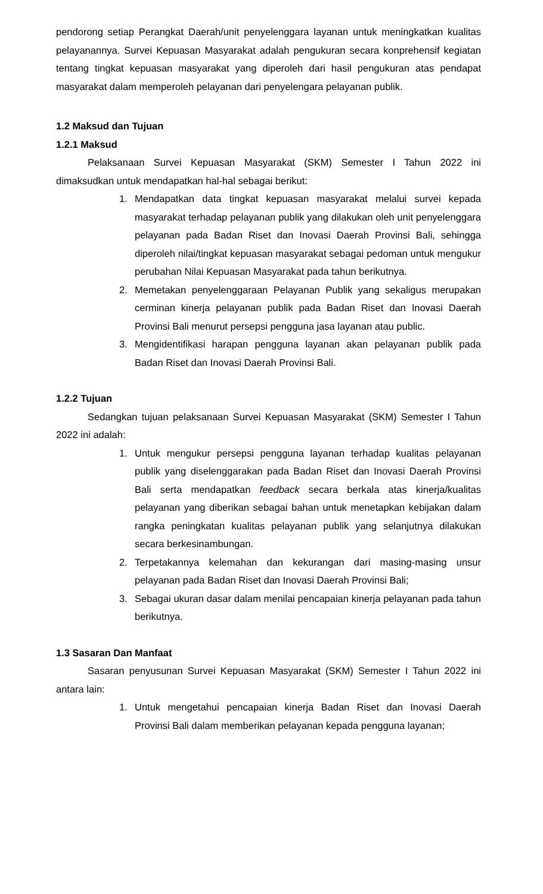pendorong setiap Perangkat Daerah/unit penyelenggara layanan untuk meningkatkan kualitas pelayanannya. Survei Kepuasan Masyarakat adalah pengukuran secara konprehensif kegiatan tentang tingkat kepuasan masyarakat yang diperoleh dari hasil pengukuran atas pendapat masyarakat dalam memperoleh pelayanan dari penyelengara pelayanan publik.
1.2 Maksud dan Tujuan
1.2.1 Maksud
Pelaksanaan Survei Kepuasan Masyarakat (SKM) Semester I Tahun 2022 ini dimaksudkan untuk mendapatkan hal-hal sebagai berikut:
1. Mendapatkan data tingkat kepuasan masyarakat melalui survei kepada masyarakat terhadap pelayanan publik yang dilakukan oleh unit penyelenggara pelayanan pada Badan Riset dan Inovasi Daerah Provinsi Bali, sehingga diperoleh nilai/tingkat kepuasan masyarakat sebagai pedoman untuk mengukur perubahan Nilai Kepuasan Masyarakat pada tahun berikutnya.
2. Memetakan penyelenggaraan Pelayanan Publik yang sekaligus merupakan cerminan kinerja pelayanan publik pada Badan Riset dan Inovasi Daerah Provinsi Bali menurut persepsi pengguna jasa layanan atau public.
3. Mengidentifikasi harapan pengguna layanan akan pelayanan publik pada Badan Riset dan Inovasi Daerah Provinsi Bali.
1.2.2 Tujuan
Sedangkan tujuan pelaksanaan Survei Kepuasan Masyarakat (SKM) Semester I Tahun 2022 ini adalah:
1. Untuk mengukur persepsi pengguna layanan terhadap kualitas pelayanan publik yang diselenggarakan pada Badan Riset dan Inovasi Daerah Provinsi Bali serta mendapatkan feedback secara berkala atas kinerja/kualitas pelayanan yang diberikan sebagai bahan untuk menetapkan kebijakan dalam rangka peningkatan kualitas pelayanan publik yang selanjutnya dilakukan secara berkesinambungan.
2. Terpetakannya kelemahan dan kekurangan dari masing-masing unsur pelayanan pada Badan Riset dan Inovasi Daerah Provinsi Bali;
3. Sebagai ukuran dasar dalam menilai pencapaian kinerja pelayanan pada tahun berikutnya.
1.3 Sasaran Dan Manfaat
Sasaran penyusunan Survei Kepuasan Masyarakat (SKM) Semester I Tahun 2022 ini antara lain:
1. Untuk mengetahui pencapaian kinerja Badan Riset dan Inovasi Daerah Provinsi Bali dalam memberikan pelayanan kepada pengguna layanan;